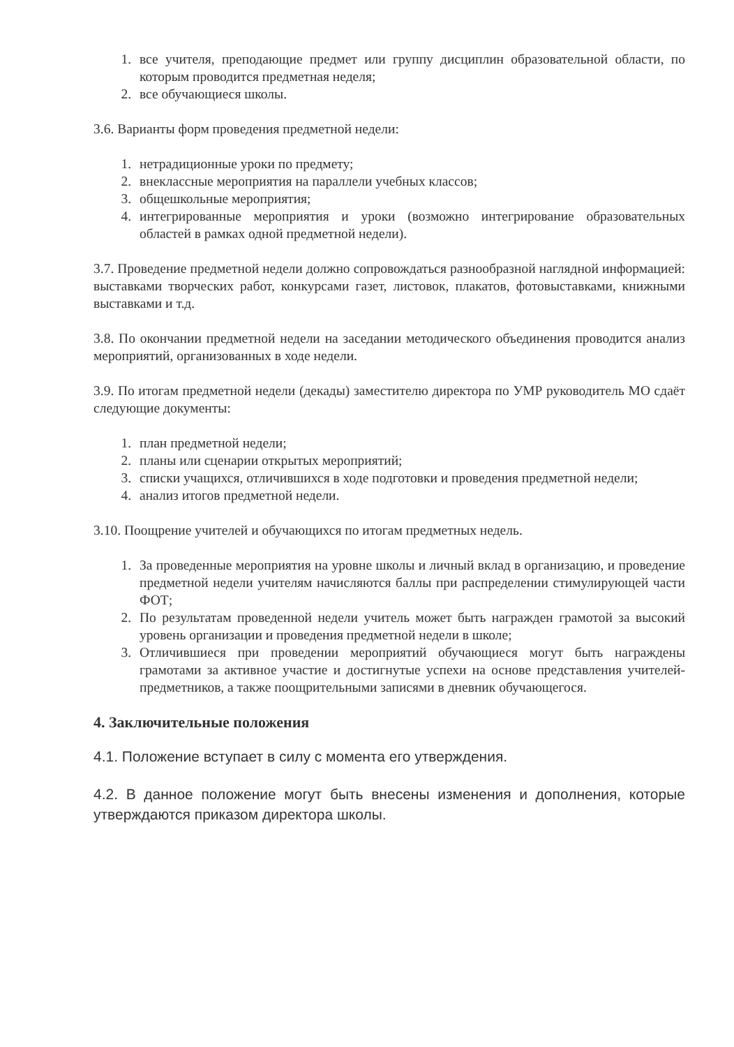1. все учителя, преподающие предмет или группу дисциплин образовательной области, по которым проводится предметная неделя;
2. все обучающиеся школы.
3.6. Варианты форм проведения предметной недели:
1. нетрадиционные уроки по предмету;
2. внеклассные мероприятия на параллели учебных классов;
3. общешкольные мероприятия;
4. интегрированные мероприятия и уроки (возможно интегрирование образовательных областей в рамках одной предметной недели).
3.7. Проведение предметной недели должно сопровождаться разнообразной наглядной информацией: выставками творческих работ, конкурсами газет, листовок, плакатов, фотовыставками, книжными выставками и т.д.
3.8. По окончании предметной недели на заседании методического объединения проводится анализ мероприятий, организованных в ходе недели.
3.9. По итогам предметной недели (декады) заместителю директора по УМР руководитель МО сдаёт следующие документы:
1. план предметной недели;
2. планы или сценарии открытых мероприятий;
3. списки учащихся, отличившихся в ходе подготовки и проведения предметной недели;
4. анализ итогов предметной недели.
3.10. Поощрение учителей и обучающихся по итогам предметных недель.
1. За проведенные мероприятия на уровне школы и личный вклад в организацию, и проведение предметной недели учителям начисляются баллы при распределении стимулирующей части ФОТ;
2. По результатам проведенной недели учитель может быть награжден грамотой за высокий уровень организации и проведения предметной недели в школе;
3. Отличившиеся при проведении мероприятий обучающиеся могут быть награждены грамотами за активное участие и достигнутые успехи на основе представления учителей-предметников, а также поощрительными записями в дневник обучающегося.
4. Заключительные положения
4.1. Положение вступает в силу с момента его утверждения.
4.2. В данное положение могут быть внесены изменения и дополнения, которые утверждаются приказом директора школы.